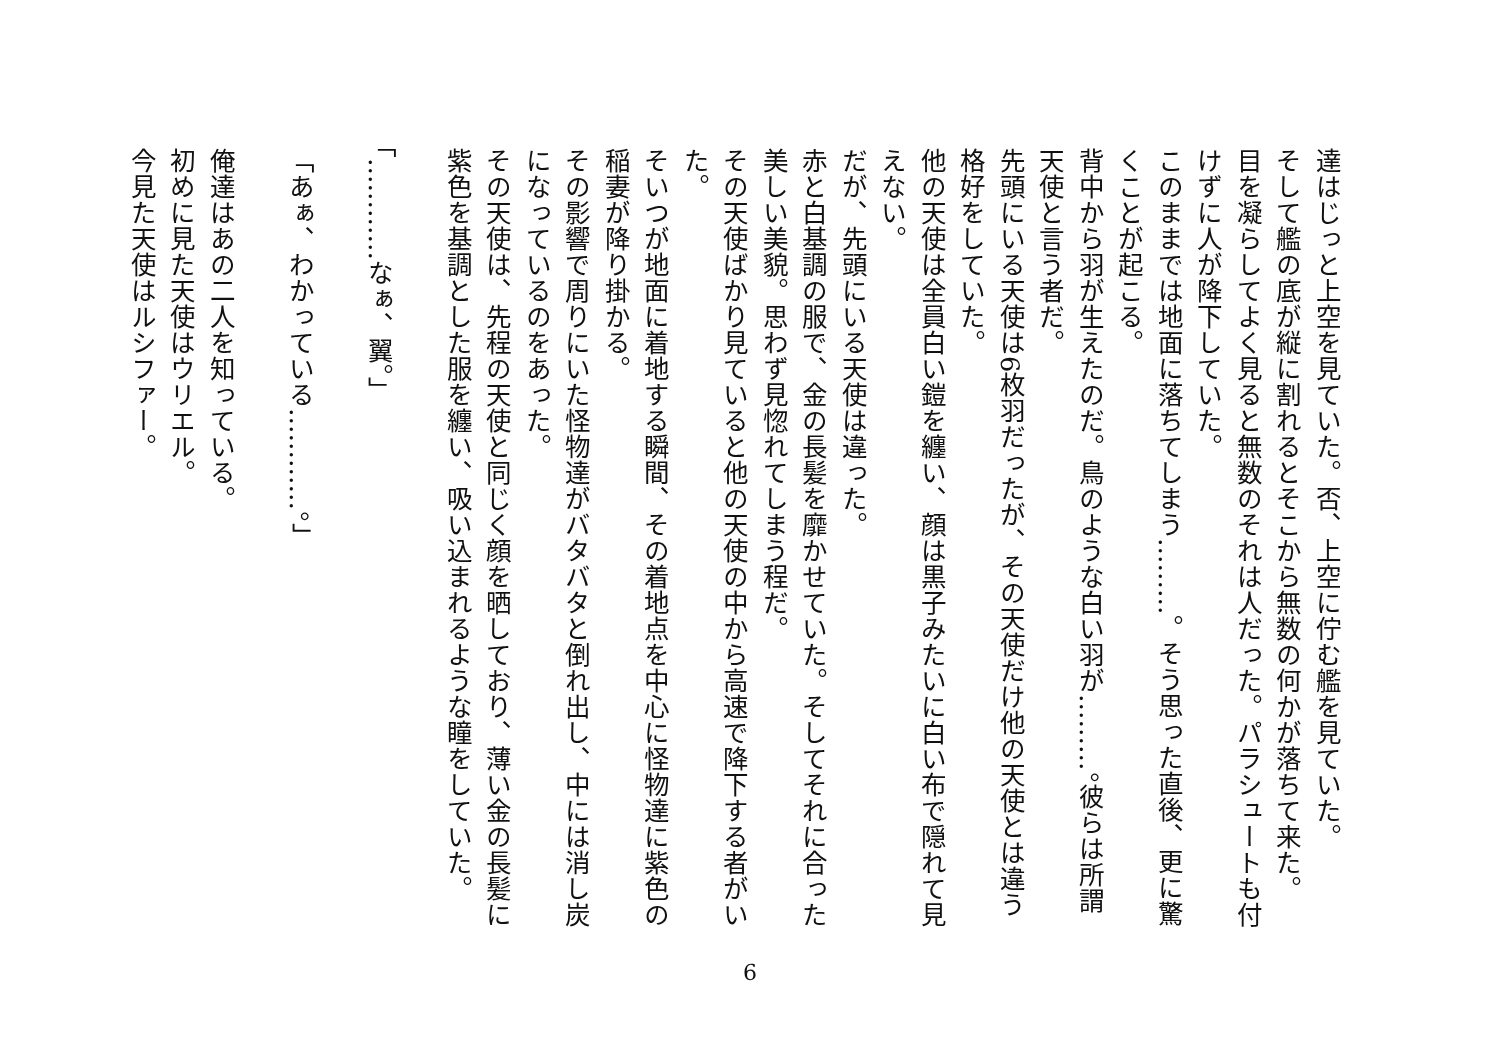達はじっと上空を見ていた。否、上空に佇む艦を見ていた。
そして艦の底が縦に割れるとそこから無数の何かが落ちて来た。
目を凝らしてよく見ると無数のそれは人だった。パラシュートも付けずに人が降下していた。
このままでは地面に落ちてしまう………。そう思った直後、更に驚くことが起こる。
背中から羽が生えたのだ。鳥のような白い羽が………。彼らは所謂天使と言う者だ。
先頭にいる天使は6枚羽だったが、その天使だけ他の天使とは違う格好をしていた。
他の天使は全員白い鎧を纏い、顔は黒子みたいに白い布で隠れて見えない。
だが、先頭にいる天使は違った。
赤と白基調の服で、金の長髪を靡かせていた。そしてそれに合った美しい美貌。思わず見惚れてしまう程だ。
その天使ばかり見ていると他の天使の中から高速で降下する者がいた。
そいつが地面に着地する瞬間、その着地点を中心に怪物達に紫色の稲妻が降り掛かる。
その影響で周りにいた怪物達がバタバタと倒れ出し、中には消し炭になっているのをあった。
その天使は、先程の天使と同じく顔を晒しており、薄い金の長髪に紫色を基調とした服を纏い、吸い込まれるような瞳をしていた。
「…………なぁ、翼。」
「あぁ、わかっている…………。」
俺達はあの二人を知っている。
初めに見た天使はウリエル。
今見た天使はルシファー。
6